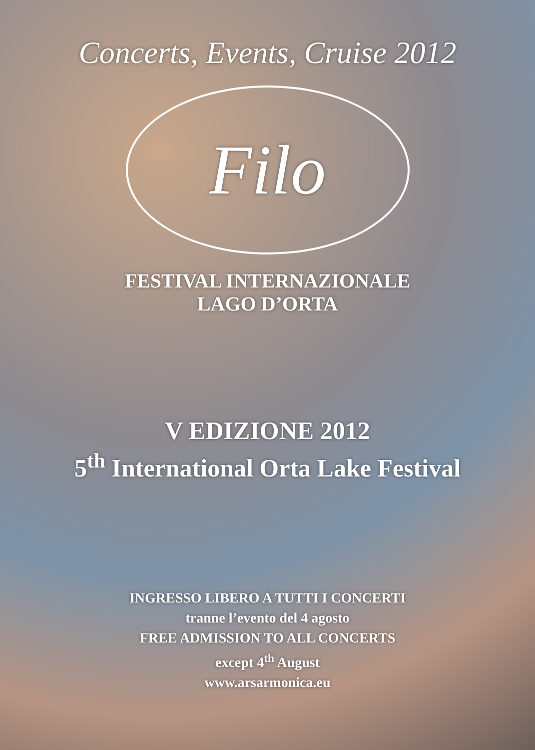Concerts, Events, Cruise 2012
Filo
FESTIVAL INTERNAZIONALE
LAGO D’ORTA
V EDIZIONE 2012
5<sup>th</sup> International Orta Lake Festival
INGRESSO LIBERO A TUTTI I CONCERTI
tranne l’evento del 4 agosto
FREE ADMISSION TO ALL CONCERTS
except 4<sup>th</sup> August
www.arsarmonica.eu